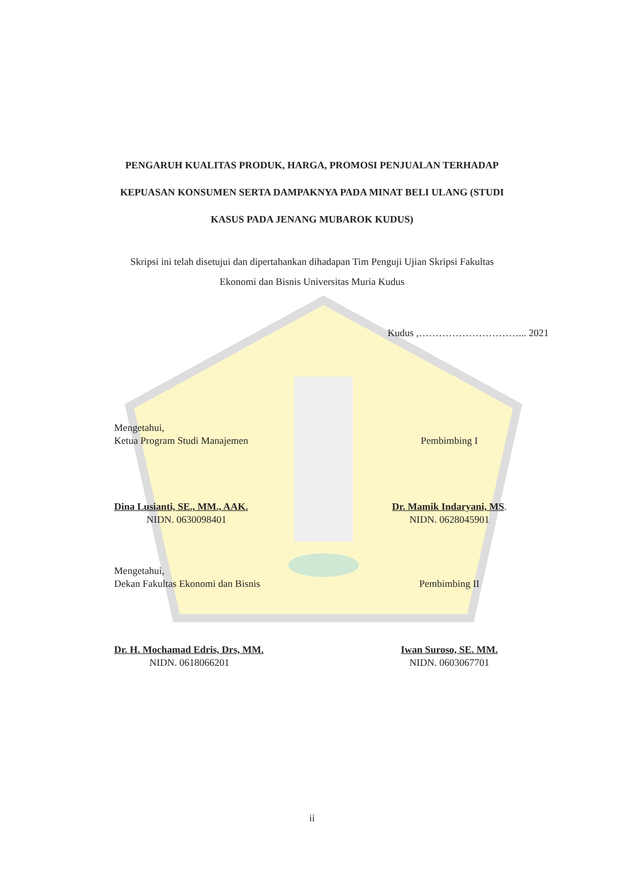PENGARUH KUALITAS PRODUK, HARGA, PROMOSI PENJUALAN TERHADAP KEPUASAN KONSUMEN SERTA DAMPAKNYA PADA MINAT BELI ULANG (STUDI KASUS PADA JENANG MUBAROK KUDUS)
Skripsi ini telah disetujui dan dipertahankan dihadapan Tim Penguji Ujian Skripsi Fakultas Ekonomi dan Bisnis Universitas Muria Kudus
Kudus ,…………………………... 2021
Mengetahui,
Ketua Program Studi Manajemen
Pembimbing I
Dina Lusianti, SE., MM., AAK.
NIDN. 0630098401
Dr. Mamik Indaryani, MS.
NIDN. 0628045901
Mengetahui,
Dekan Fakultas Ekonomi dan Bisnis
Pembimbing II
Dr. H. Mochamad Edris, Drs, MM.
NIDN. 0618066201
Iwan Suroso, SE. MM.
NIDN. 0603067701
ii